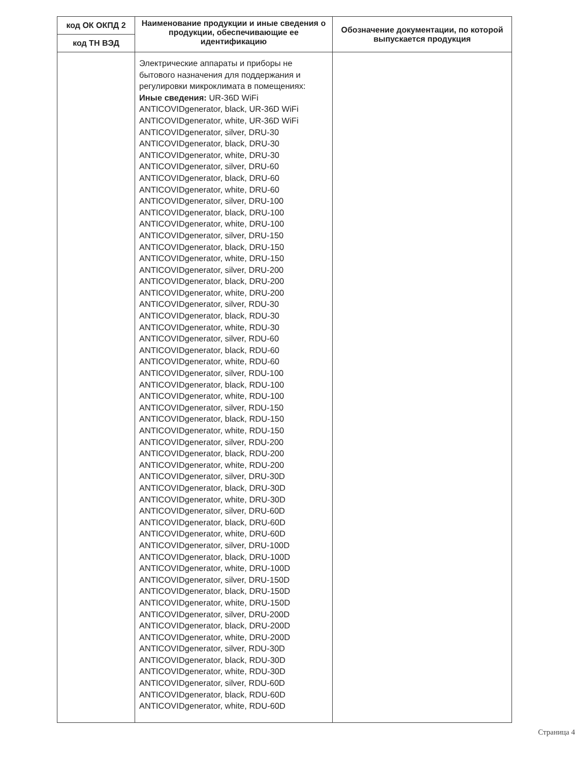| код ОК ОКПД 2 код ТН ВЭД | Наименование продукции и иные сведения о продукции, обеспечивающие ее идентификацию | Обозначение документации, по которой выпускается продукция |
| --- | --- | --- |
| | Электрические аппараты и приборы не бытового назначения для поддержания и регулировки микроклимата в помещениях: Иные сведения: UR-36D WiFi ANTICOVIDgenerator, black, UR-36D WiFi ANTICOVIDgenerator, white, UR-36D WiFi ANTICOVIDgenerator, silver, DRU-30 ANTICOVIDgenerator, black, DRU-30 ANTICOVIDgenerator, white, DRU-30 ANTICOVIDgenerator, silver, DRU-60 ANTICOVIDgenerator, black, DRU-60 ANTICOVIDgenerator, white, DRU-60 ANTICOVIDgenerator, silver, DRU-100 ANTICOVIDgenerator, black, DRU-100 ANTICOVIDgenerator, white, DRU-100 ANTICOVIDgenerator, silver, DRU-150 ANTICOVIDgenerator, black, DRU-150 ANTICOVIDgenerator, white, DRU-150 ANTICOVIDgenerator, silver, DRU-200 ANTICOVIDgenerator, black, DRU-200 ANTICOVIDgenerator, white, DRU-200 ANTICOVIDgenerator, silver, RDU-30 ANTICOVIDgenerator, black, RDU-30 ANTICOVIDgenerator, white, RDU-30 ANTICOVIDgenerator, silver, RDU-60 ANTICOVIDgenerator, black, RDU-60 ANTICOVIDgenerator, white, RDU-60 ANTICOVIDgenerator, silver, RDU-100 ANTICOVIDgenerator, black, RDU-100 ANTICOVIDgenerator, white, RDU-100 ANTICOVIDgenerator, silver, RDU-150 ANTICOVIDgenerator, black, RDU-150 ANTICOVIDgenerator, white, RDU-150 ANTICOVIDgenerator, silver, RDU-200 ANTICOVIDgenerator, black, RDU-200 ANTICOVIDgenerator, white, RDU-200 ANTICOVIDgenerator, silver, DRU-30D ANTICOVIDgenerator, black, DRU-30D ANTICOVIDgenerator, white, DRU-30D ANTICOVIDgenerator, silver, DRU-60D ANTICOVIDgenerator, black, DRU-60D ANTICOVIDgenerator, white, DRU-60D ANTICOVIDgenerator, silver, DRU-100D ANTICOVIDgenerator, black, DRU-100D ANTICOVIDgenerator, white, DRU-100D ANTICOVIDgenerator, silver, DRU-150D ANTICOVIDgenerator, black, DRU-150D ANTICOVIDgenerator, white, DRU-150D ANTICOVIDgenerator, silver, DRU-200D ANTICOVIDgenerator, black, DRU-200D ANTICOVIDgenerator, white, DRU-200D ANTICOVIDgenerator, silver, RDU-30D ANTICOVIDgenerator, black, RDU-30D ANTICOVIDgenerator, white, RDU-30D ANTICOVIDgenerator, silver, RDU-60D ANTICOVIDgenerator, black, RDU-60D ANTICOVIDgenerator, white, RDU-60D | |
Страница 4